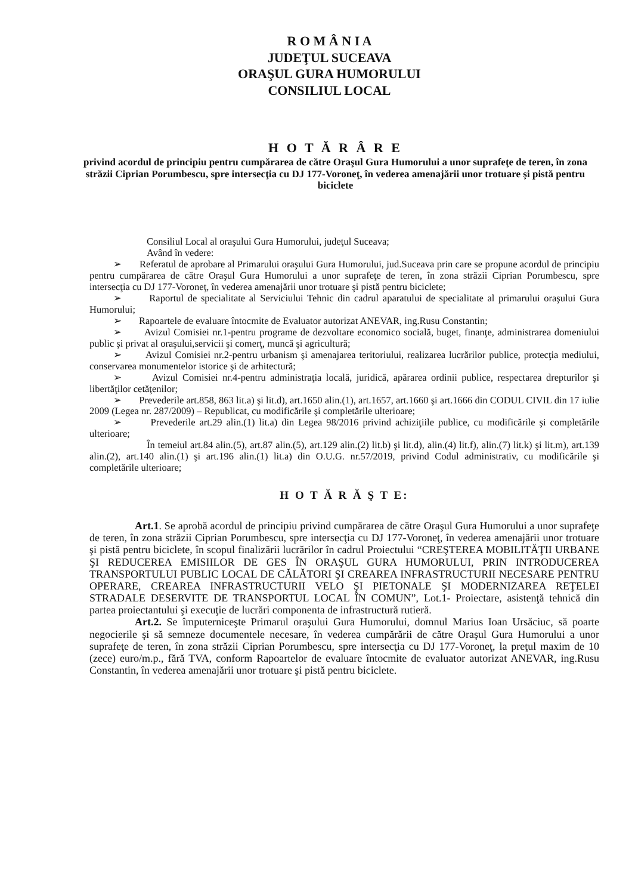R O M Â N I A
JUDEŢUL SUCEAVA
ORAŞUL GURA HUMORULUI
CONSILIUL LOCAL
H O T Ă R Â R E
privind acordul de principiu pentru cumpărarea de către Oraşul Gura Humorului a unor suprafeţe de teren, în zona străzii Ciprian Porumbescu, spre intersecţia cu DJ 177-Voroneţ, în vederea amenajării unor trotuare şi pistă pentru biciclete
Consiliul Local al oraşului Gura Humorului, judeţul Suceava;
Având în vedere:
➢ Referatul de aprobare al Primarului oraşului Gura Humorului, jud.Suceava prin care se propune acordul de principiu pentru cumpărarea de către Oraşul Gura Humorului a unor suprafeţe de teren, în zona străzii Ciprian Porumbescu, spre intersecţia cu DJ 177-Voroneţ, în vederea amenajării unor trotuare şi pistă pentru biciclete;
➢ Raportul de specialitate al Serviciului Tehnic din cadrul aparatului de specialitate al primarului oraşului Gura Humorului;
➢ Rapoartele de evaluare întocmite de Evaluator autorizat ANEVAR, ing.Rusu Constantin;
➢ Avizul Comisiei nr.1-pentru programe de dezvoltare economico socială, buget, finanţe, administrarea domeniului public şi privat al oraşului,servicii şi comerţ, muncă şi agricultură;
➢ Avizul Comisiei nr.2-pentru urbanism şi amenajarea teritoriului, realizarea lucrărilor publice, protecţia mediului, conservarea monumentelor istorice şi de arhitectură;
➢ Avizul Comisiei nr.4-pentru administraţia locală, juridică, apărarea ordinii publice, respectarea drepturilor şi libertăţilor cetăţenilor;
➢ Prevederile art.858, 863 lit.a) şi lit.d), art.1650 alin.(1), art.1657, art.1660 şi art.1666 din CODUL CIVIL din 17 iulie 2009 (Legea nr. 287/2009) – Republicat, cu modificările şi completările ulterioare;
➢ Prevederile art.29 alin.(1) lit.a) din Legea 98/2016 privind achiziţiile publice, cu modificările şi completările ulterioare;
În temeiul art.84 alin.(5), art.87 alin.(5), art.129 alin.(2) lit.b) şi lit.d), alin.(4) lit.f), alin.(7) lit.k) şi lit.m), art.139 alin.(2), art.140 alin.(1) şi art.196 alin.(1) lit.a) din O.U.G. nr.57/2019, privind Codul administrativ, cu modificările şi completările ulterioare;
H O T Ă R Ă Ş T E:
Art.1. Se aprobă acordul de principiu privind cumpărarea de către Oraşul Gura Humorului a unor suprafeţe de teren, în zona străzii Ciprian Porumbescu, spre intersecţia cu DJ 177-Voroneţ, în vederea amenajării unor trotuare şi pistă pentru biciclete, în scopul finalizării lucrărilor în cadrul Proiectului “CREŞTEREA MOBILITĂŢII URBANE ŞI REDUCEREA EMISIILOR DE GES ÎN ORAŞUL GURA HUMORULUI, PRIN INTRODUCEREA TRANSPORTULUI PUBLIC LOCAL DE CĂLĂTORI ŞI CREAREA INFRASTRUCTURII NECESARE PENTRU OPERARE, CREAREA INFRASTRUCTURII VELO ŞI PIETONALE ŞI MODERNIZAREA REŢELEI STRADALE DESERVITE DE TRANSPORTUL LOCAL ÎN COMUN”, Lot.1- Proiectare, asistenţă tehnică din partea proiectantului şi execuţie de lucrări componenta de infrastructură rutieră.
Art.2. Se împuterniceşte Primarul oraşului Gura Humorului, domnul Marius Ioan Ursăciuc, să poarte negocierile şi să semneze documentele necesare, în vederea cumpărării de către Oraşul Gura Humorului a unor suprafeţe de teren, în zona străzii Ciprian Porumbescu, spre intersecţia cu DJ 177-Voroneţ, la preţul maxim de 10 (zece) euro/m.p., fără TVA, conform Rapoartelor de evaluare întocmite de evaluator autorizat ANEVAR, ing.Rusu Constantin, în vederea amenajării unor trotuare şi pistă pentru biciclete.